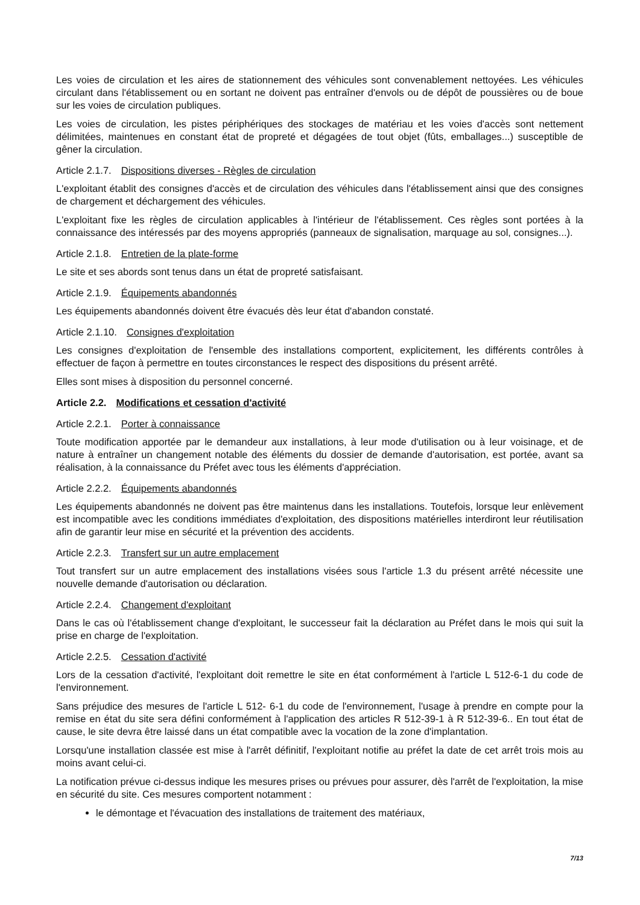Les voies de circulation et les aires de stationnement des véhicules sont convenablement nettoyées. Les véhicules circulant dans l'établissement ou en sortant ne doivent pas entraîner d'envols ou de dépôt de poussières ou de boue sur les voies de circulation publiques.
Les voies de circulation, les pistes périphériques des stockages de matériau et les voies d'accès sont nettement délimitées, maintenues en constant état de propreté et dégagées de tout objet (fûts, emballages...) susceptible de gêner la circulation.
Article 2.1.7. Dispositions diverses - Règles de circulation
L'exploitant établit des consignes d'accès et de circulation des véhicules dans l'établissement ainsi que des consignes de chargement et déchargement des véhicules.
L'exploitant fixe les règles de circulation applicables à l'intérieur de l'établissement. Ces règles sont portées à la connaissance des intéressés par des moyens appropriés (panneaux de signalisation, marquage au sol, consignes...).
Article 2.1.8. Entretien de la plate-forme
Le site et ses abords sont tenus dans un état de propreté satisfaisant.
Article 2.1.9. Équipements abandonnés
Les équipements abandonnés doivent être évacués dès leur état d'abandon constaté.
Article 2.1.10. Consignes d'exploitation
Les consignes d'exploitation de l'ensemble des installations comportent, explicitement, les différents contrôles à effectuer de façon à permettre en toutes circonstances le respect des dispositions du présent arrêté.
Elles sont mises à disposition du personnel concerné.
Article 2.2. Modifications et cessation d'activité
Article 2.2.1. Porter à connaissance
Toute modification apportée par le demandeur aux installations, à leur mode d'utilisation ou à leur voisinage, et de nature à entraîner un changement notable des éléments du dossier de demande d'autorisation, est portée, avant sa réalisation, à la connaissance du Préfet avec tous les éléments d'appréciation.
Article 2.2.2. Équipements abandonnés
Les équipements abandonnés ne doivent pas être maintenus dans les installations. Toutefois, lorsque leur enlèvement est incompatible avec les conditions immédiates d'exploitation, des dispositions matérielles interdiront leur réutilisation afin de garantir leur mise en sécurité et la prévention des accidents.
Article 2.2.3. Transfert sur un autre emplacement
Tout transfert sur un autre emplacement des installations visées sous l'article 1.3 du présent arrêté nécessite une nouvelle demande d'autorisation ou déclaration.
Article 2.2.4. Changement d'exploitant
Dans le cas où l'établissement change d'exploitant, le successeur fait la déclaration au Préfet dans le mois qui suit la prise en charge de l'exploitation.
Article 2.2.5. Cessation d'activité
Lors de la cessation d'activité, l'exploitant doit remettre le site en état conformément à l'article L 512-6-1 du code de l'environnement.
Sans préjudice des mesures de l'article L 512- 6-1 du code de l'environnement, l'usage à prendre en compte pour la remise en état du site sera défini conformément à l'application des articles R 512-39-1 à R 512-39-6.. En tout état de cause, le site devra être laissé dans un état compatible avec la vocation de la zone d'implantation.
Lorsqu'une installation classée est mise à l'arrêt définitif, l'exploitant notifie au préfet la date de cet arrêt trois mois au moins avant celui-ci.
La notification prévue ci-dessus indique les mesures prises ou prévues pour assurer, dès l'arrêt de l'exploitation, la mise en sécurité du site. Ces mesures comportent notamment :
le démontage et l'évacuation des installations de traitement des matériaux,
7/13